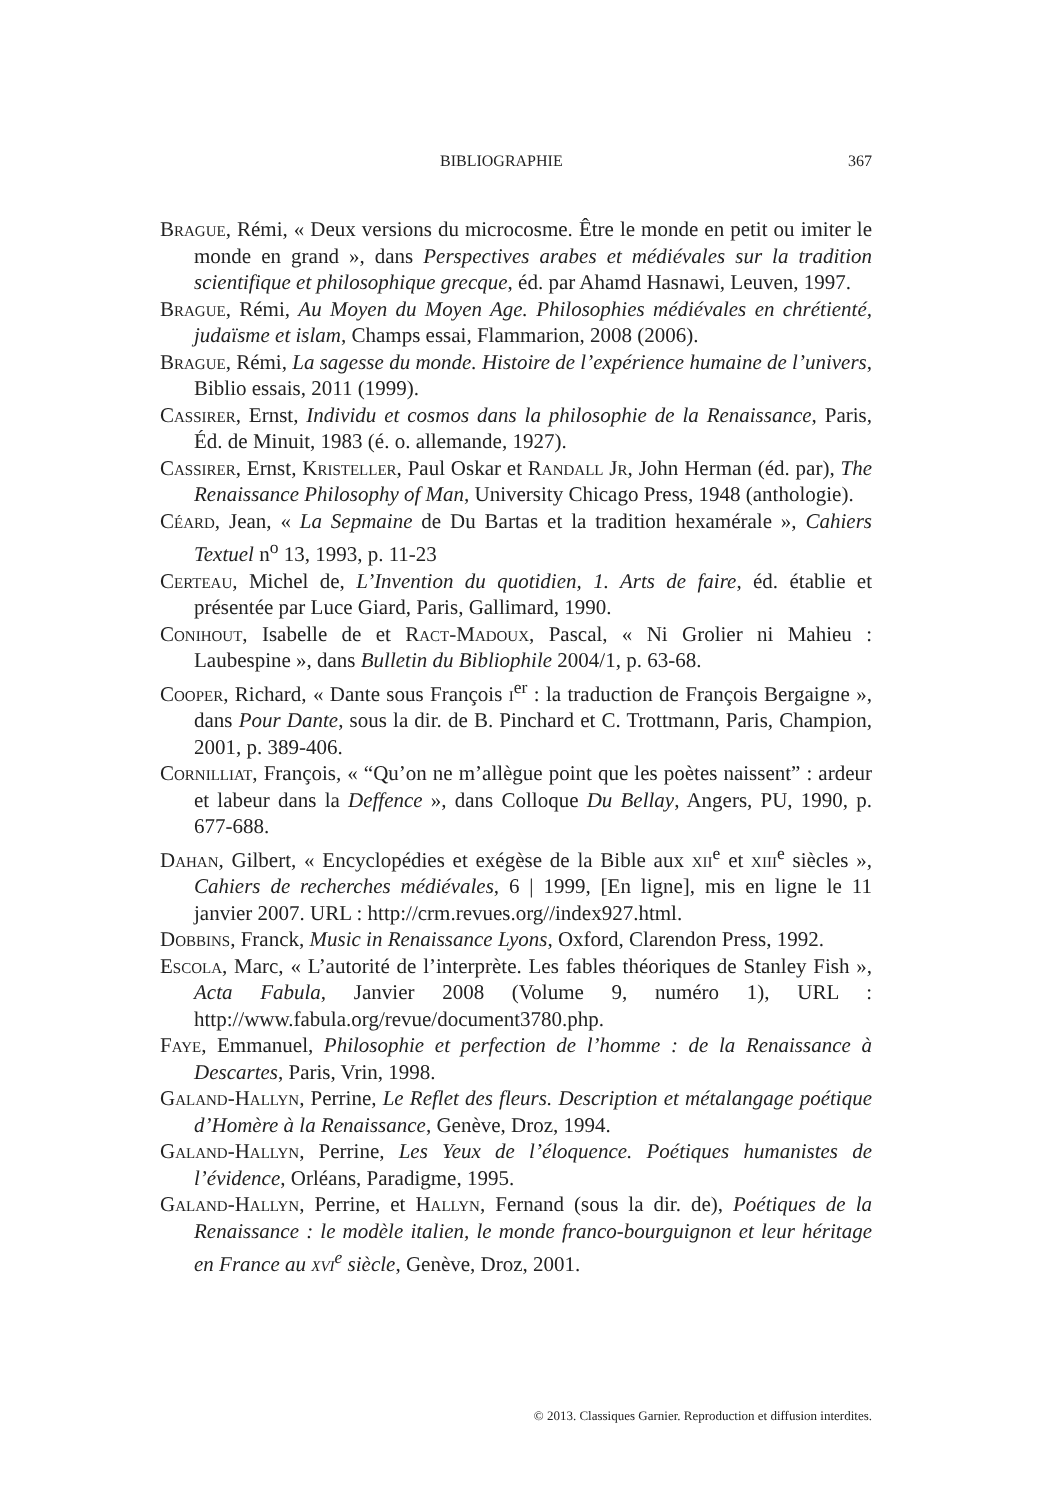BIBLIOGRAPHIE 367
Brague, Rémi, « Deux versions du microcosme. Être le monde en petit ou imiter le monde en grand », dans Perspectives arabes et médiévales sur la tradition scientifique et philosophique grecque, éd. par Ahamd Hasnawi, Leuven, 1997.
Brague, Rémi, Au Moyen du Moyen Age. Philosophies médiévales en chrétienté, judaïsme et islam, Champs essai, Flammarion, 2008 (2006).
Brague, Rémi, La sagesse du monde. Histoire de l’expérience humaine de l’univers, Biblio essais, 2011 (1999).
Cassirer, Ernst, Individu et cosmos dans la philosophie de la Renaissance, Paris, Éd. de Minuit, 1983 (é. o. allemande, 1927).
Cassirer, Ernst, Kristeller, Paul Oskar et Randall Jr, John Herman (éd. par), The Renaissance Philosophy of Man, University Chicago Press, 1948 (anthologie).
Céard, Jean, « La Sepmaine de Du Bartas et la tradition hexamérale », Cahiers Textuel n<sup>o</sup> 13, 1993, p. 11-23
Certeau, Michel de, L’Invention du quotidien, 1. Arts de faire, éd. établie et présentée par Luce Giard, Paris, Gallimard, 1990.
Conihout, Isabelle de et Ract-Madoux, Pascal, « Ni Grolier ni Mahieu : Laubespine », dans Bulletin du Bibliophile 2004/1, p. 63-68.
Cooper, Richard, « Dante sous François i<sup>er</sup> : la traduction de François Bergaigne », dans Pour Dante, sous la dir. de B. Pinchard et C. Trottmann, Paris, Champion, 2001, p. 389-406.
Cornilliat, François, « “Qu’on ne m’allègue point que les poètes naissent” : ardeur et labeur dans la Deffence », dans Colloque Du Bellay, Angers, PU, 1990, p. 677-688.
Dahan, Gilbert, « Encyclopédies et exégèse de la Bible aux xii<sup>e</sup> et xiii<sup>e</sup> siècles », Cahiers de recherches médiévales, 6 | 1999, [En ligne], mis en ligne le 11 janvier 2007. URL : http://crm.revues.org//index927.html.
Dobbins, Franck, Music in Renaissance Lyons, Oxford, Clarendon Press, 1992.
Escola, Marc, « L’autorité de l’interprète. Les fables théoriques de Stanley Fish », Acta Fabula, Janvier 2008 (Volume 9, numéro 1), URL : http://www.fabula.org/revue/document3780.php.
Faye, Emmanuel, Philosophie et perfection de l’homme : de la Renaissance à Descartes, Paris, Vrin, 1998.
Galand-Hallyn, Perrine, Le Reflet des fleurs. Description et métalangage poétique d’Homère à la Renaissance, Genève, Droz, 1994.
Galand-Hallyn, Perrine, Les Yeux de l’éloquence. Poétiques humanistes de l’évidence, Orléans, Paradigme, 1995.
Galand-Hallyn, Perrine, et Hallyn, Fernand (sous la dir. de), Poétiques de la Renaissance : le modèle italien, le monde franco-bourguignon et leur héritage en France au xvi<sup>e</sup> siècle, Genève, Droz, 2001.
© 2013. Classiques Garnier. Reproduction et diffusion interdites.